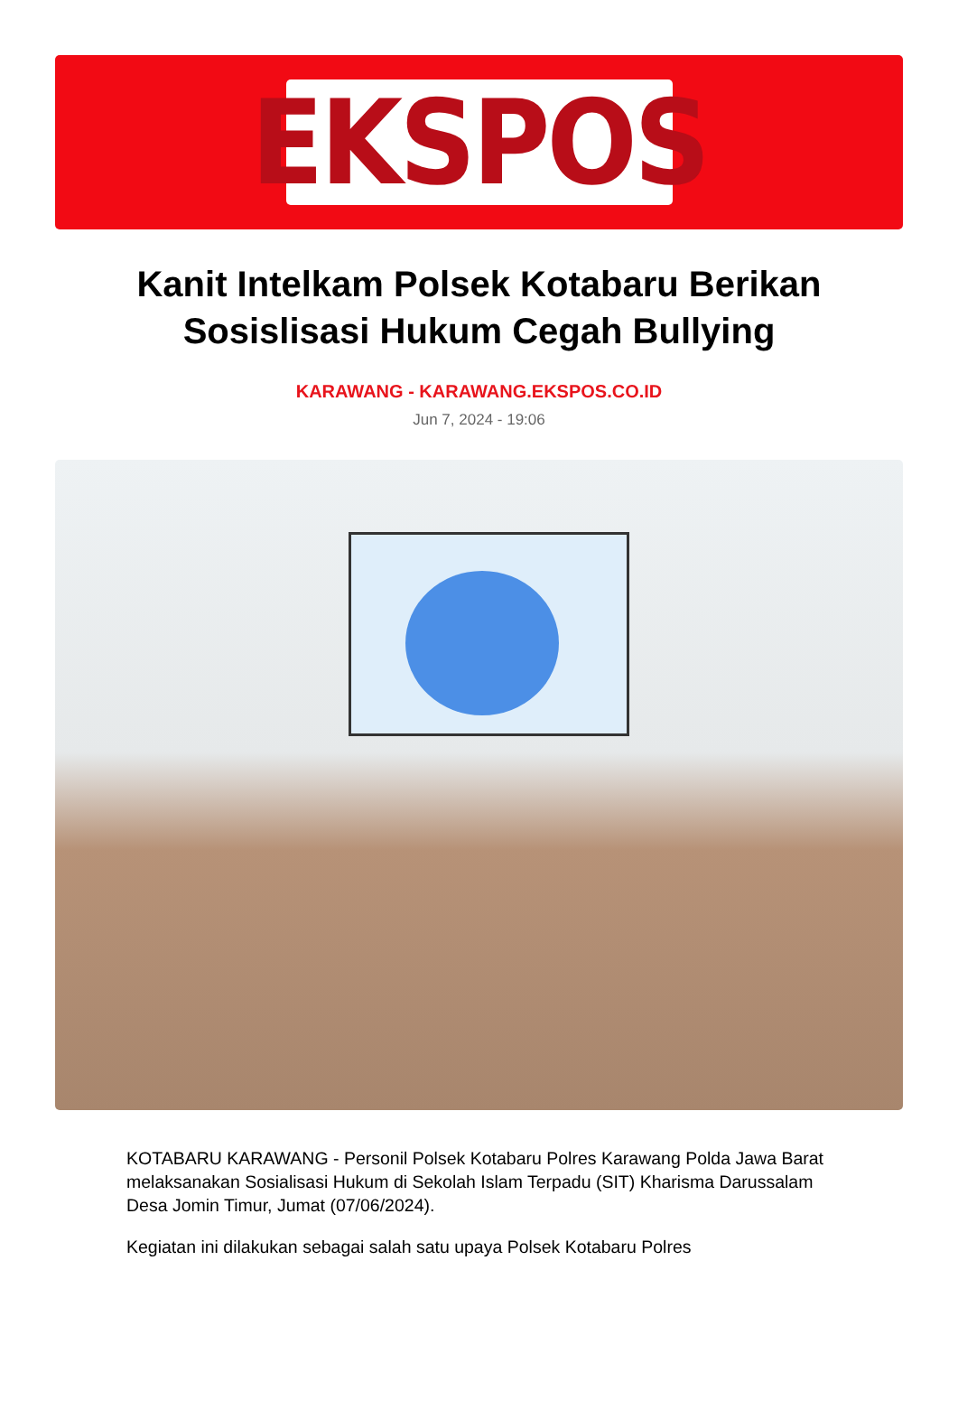EKSPOS
Kanit Intelkam Polsek Kotabaru Berikan Sosislisasi Hukum Cegah Bullying
KARAWANG - KARAWANG.EKSPOS.CO.ID
Jun 7, 2024 - 19:06
KOTABARU KARAWANG - Personil Polsek Kotabaru Polres Karawang Polda Jawa Barat melaksanakan Sosialisasi Hukum di Sekolah Islam Terpadu (SIT) Kharisma Darussalam Desa Jomin Timur, Jumat (07/06/2024).
Kegiatan ini dilakukan sebagai salah satu upaya Polsek Kotabaru Polres